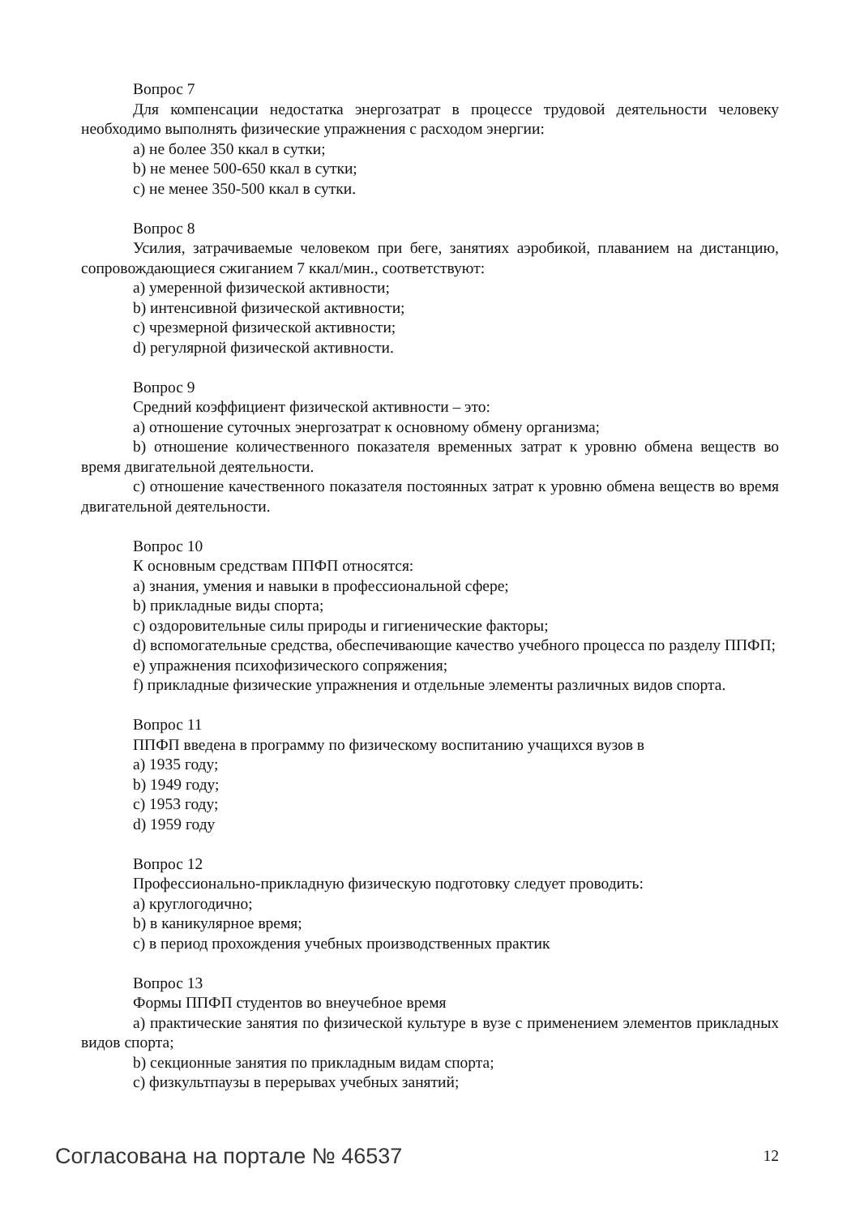Вопрос 7
Для компенсации недостатка энергозатрат в процессе трудовой деятельности человеку необходимо выполнять физические упражнения с расходом энергии:
a) не более 350 ккал в сутки;
b) не менее 500-650 ккал в сутки;
c) не менее 350-500 ккал в сутки.
Вопрос 8
Усилия, затрачиваемые человеком при беге, занятиях аэробикой, плаванием на дистанцию, сопровождающиеся сжиганием 7 ккал/мин., соответствуют:
a) умеренной физической активности;
b) интенсивной физической активности;
c) чрезмерной физической активности;
d) регулярной физической активности.
Вопрос 9
Средний коэффициент физической активности – это:
a) отношение суточных энергозатрат к основному обмену организма;
b) отношение количественного показателя временных затрат к уровню обмена веществ во время двигательной деятельности.
c) отношение качественного показателя постоянных затрат к уровню обмена веществ во время двигательной деятельности.
Вопрос 10
К основным средствам ППФП относятся:
a) знания, умения и навыки в профессиональной сфере;
b) прикладные виды спорта;
c) оздоровительные силы природы и гигиенические факторы;
d) вспомогательные средства, обеспечивающие качество учебного процесса по разделу ППФП;
e) упражнения психофизического сопряжения;
f) прикладные физические упражнения и отдельные элементы различных видов спорта.
Вопрос 11
ППФП введена в программу по физическому воспитанию учащихся вузов в
a) 1935 году;
b) 1949 году;
c) 1953 году;
d) 1959 году
Вопрос 12
Профессионально-прикладную физическую подготовку следует проводить:
a) круглогодично;
b) в каникулярное время;
c) в период прохождения учебных производственных практик
Вопрос 13
Формы ППФП студентов во внеучебное время
a) практические занятия по физической культуре в вузе с применением элементов прикладных видов спорта;
b) секционные занятия по прикладным видам спорта;
c) физкультпаузы в перерывах учебных занятий;
Согласована на портале № 46537 12